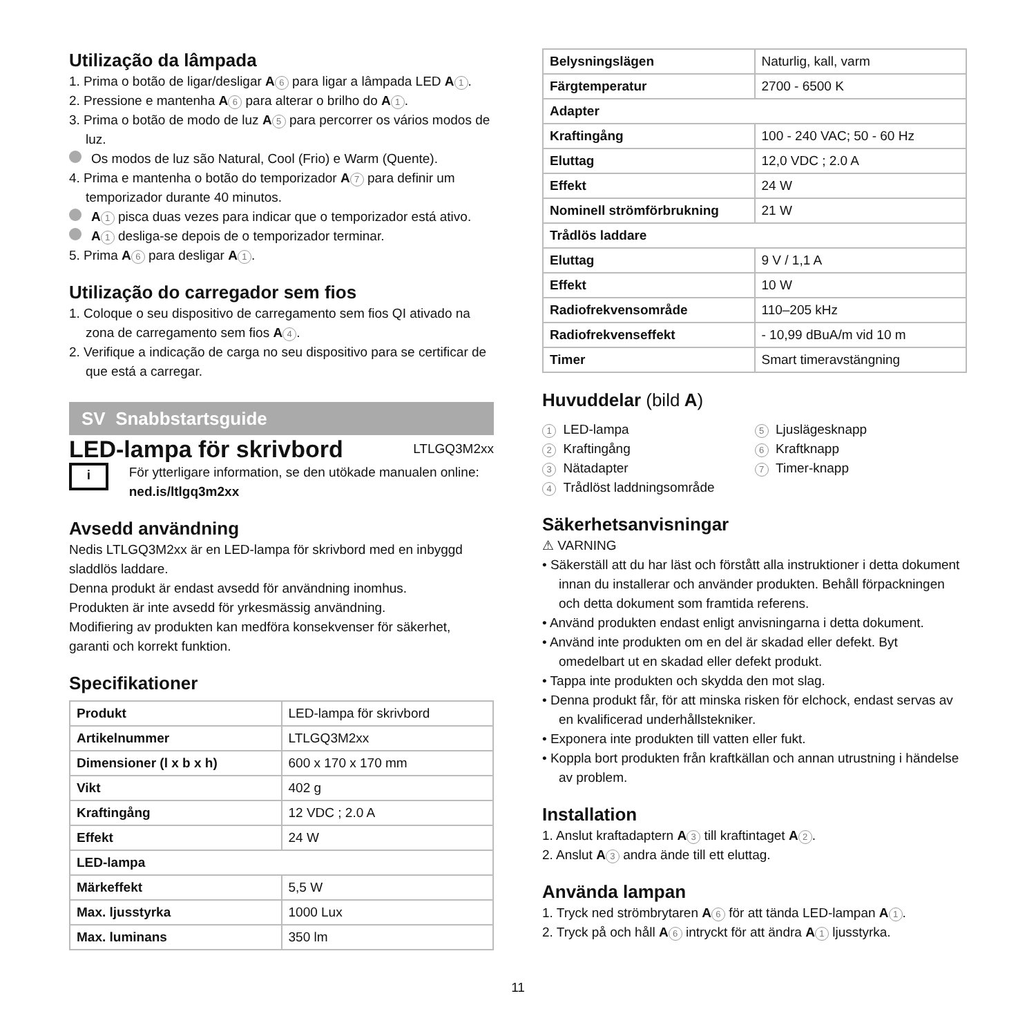Utilização da lâmpada
1. Prima o botão de ligar/desligar A 6 para ligar a lâmpada LED A 1.
2. Pressione e mantenha A 6 para alterar o brilho do A 1.
3. Prima o botão de modo de luz A 5 para percorrer os vários modos de luz.
Os modos de luz são Natural, Cool (Frio) e Warm (Quente).
4. Prima e mantenha o botão do temporizador A 7 para definir um temporizador durante 40 minutos.
A 1 pisca duas vezes para indicar que o temporizador está ativo.
A 1 desliga-se depois de o temporizador terminar.
5. Prima A 6 para desligar A 1.
Utilização do carregador sem fios
1. Coloque o seu dispositivo de carregamento sem fios QI ativado na zona de carregamento sem fios A 4.
2. Verifique a indicação de carga no seu dispositivo para se certificar de que está a carregar.
SV Snabbstartsguide
LED-lampa för skrivbord
LTLGQ3M2xx
i
För ytterligare information, se den utökade manualen online: ned.is/ltlgq3m2xx
Avsedd användning
Nedis LTLGQ3M2xx är en LED-lampa för skrivbord med en inbyggd sladdlös laddare.
Denna produkt är endast avsedd för användning inomhus.
Produkten är inte avsedd för yrkesmässig användning.
Modifiering av produkten kan medföra konsekvenser för säkerhet, garanti och korrekt funktion.
Specifikationer
| Produkt | LED-lampa för skrivbord |
| Artikelnummer | LTLGQ3M2xx |
| Dimensioner (l x b x h) | 600 x 170 x 170 mm |
| Vikt | 402 g |
| Kraftingång | 12 VDC ; 2.0 A |
| Effekt | 24 W |
| LED-lampa | |
| Märkeffekt | 5,5 W |
| Max. ljusstyrka | 1000 Lux |
| Max. luminans | 350 lm |
| Belysningslägen | Naturlig, kall, varm |
| Färgtemperatur | 2700 - 6500 K |
| Adapter | |
| Kraftingång | 100 - 240 VAC; 50 - 60 Hz |
| Eluttag | 12,0 VDC ; 2.0 A |
| Effekt | 24 W |
| Nominell strömförbrukning | 21 W |
| Trådlös laddare | |
| Eluttag | 9 V / 1,1 A |
| Effekt | 10 W |
| Radiofrekvensområde | 110–205 kHz |
| Radiofrekvenseffekt | - 10,99 dBuA/m vid 10 m |
| Timer | Smart timeravstängning |
Huvuddelar (bild A)
1 LED-lampa
2 Kraftingång
3 Nätadapter
4 Trådlöst laddningsområde
5 Ljuslägesknapp
6 Kraftknapp
7 Timer-knapp
Säkerhetsanvisningar
⚠ VARNING
• Säkerställ att du har läst och förstått alla instruktioner i detta dokument innan du installerar och använder produkten. Behåll förpackningen och detta dokument som framtida referens.
• Använd produkten endast enligt anvisningarna i detta dokument.
• Använd inte produkten om en del är skadad eller defekt. Byt omedelbart ut en skadad eller defekt produkt.
• Tappa inte produkten och skydda den mot slag.
• Denna produkt får, för att minska risken för elchock, endast servas av en kvalificerad underhållstekniker.
• Exponera inte produkten till vatten eller fukt.
• Koppla bort produkten från kraftkällan och annan utrustning i händelse av problem.
Installation
1. Anslut kraftadaptern A 3 till kraftintaget A 2.
2. Anslut A 3 andra ände till ett eluttag.
Använda lampan
1. Tryck ned strömbrytaren A 6 för att tända LED-lampan A 1.
2. Tryck på och håll A 6 intryckt för att ändra A 1 ljusstyrka.
11